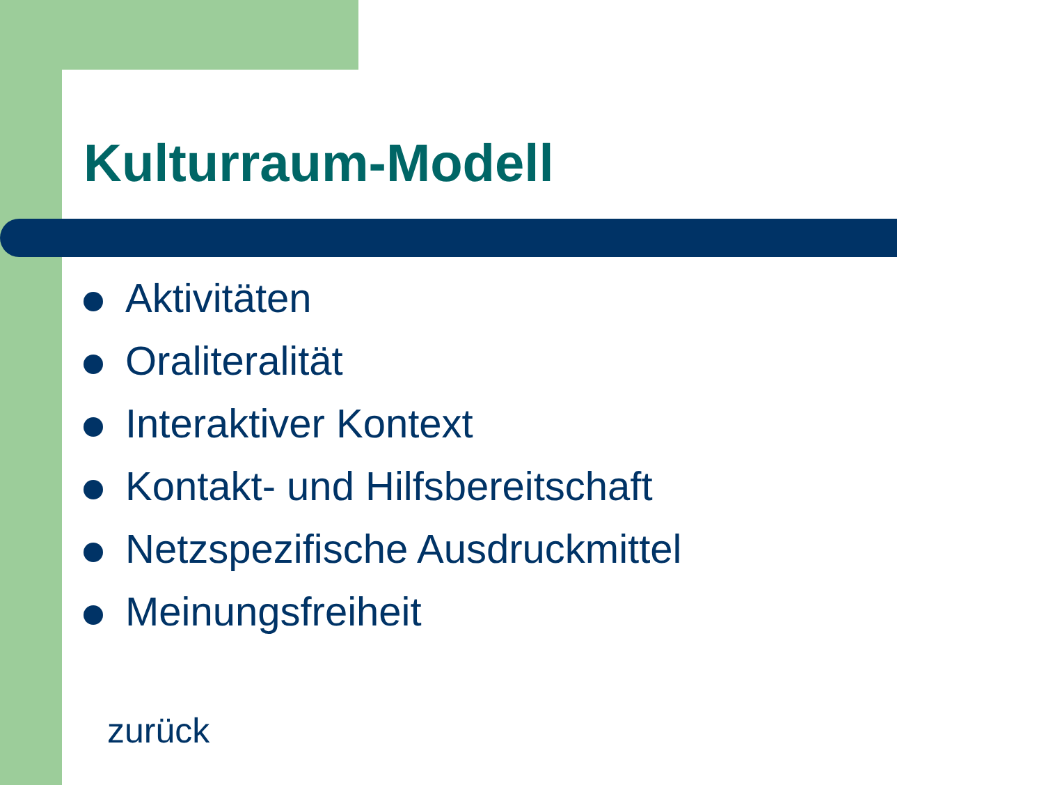Kulturraum-Modell
Aktivitäten
Oraliteralität
Interaktiver Kontext
Kontakt- und Hilfsbereitschaft
Netzspezifische Ausdruckmittel
Meinungsfreiheit
zurück